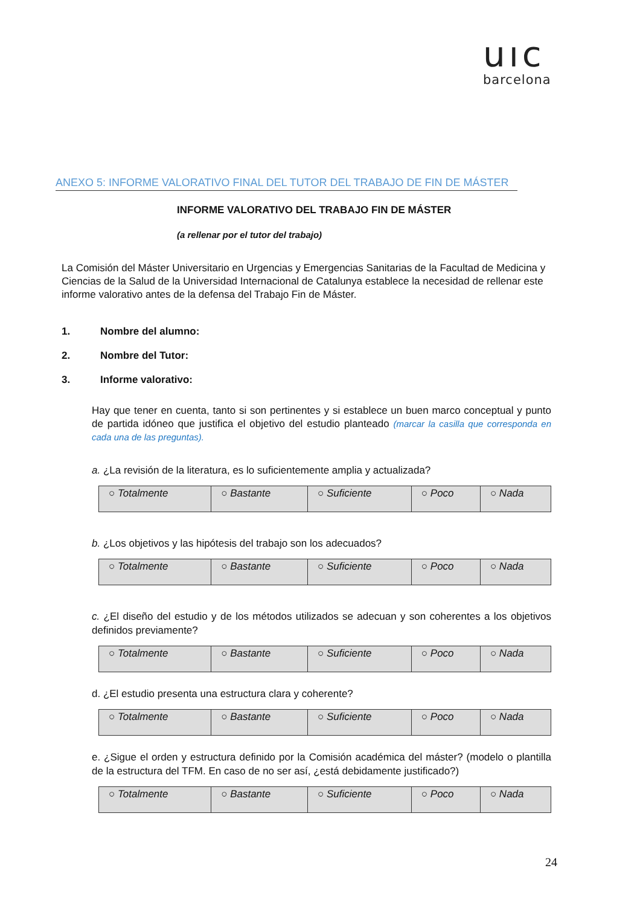uıc
barcelona
ANEXO 5: INFORME VALORATIVO FINAL DEL TUTOR DEL TRABAJO DE FIN DE MÁSTER
INFORME VALORATIVO DEL TRABAJO FIN DE MÁSTER
(a rellenar por el tutor del trabajo)
La Comisión del Máster Universitario en Urgencias y Emergencias Sanitarias de la Facultad de Medicina y Ciencias de la Salud de la Universidad Internacional de Catalunya establece la necesidad de rellenar este informe valorativo antes de la defensa del Trabajo Fin de Máster.
1. Nombre del alumno:
2. Nombre del Tutor:
3. Informe valorativo:
Hay que tener en cuenta, tanto si son pertinentes y si establece un buen marco conceptual y punto de partida idóneo que justifica el objetivo del estudio planteado (marcar la casilla que corresponda en cada una de las preguntas).
a. ¿La revisión de la literatura, es lo suficientemente amplia y actualizada?
| ○ Totalmente | ○ Bastante | ○ Suficiente | ○ Poco | ○ Nada |
b. ¿Los objetivos y las hipótesis del trabajo son los adecuados?
| ○ Totalmente | ○ Bastante | ○ Suficiente | ○ Poco | ○ Nada |
c. ¿El diseño del estudio y de los métodos utilizados se adecuan y son coherentes a los objetivos definidos previamente?
| ○ Totalmente | ○ Bastante | ○ Suficiente | ○ Poco | ○ Nada |
d. ¿El estudio presenta una estructura clara y coherente?
| ○ Totalmente | ○ Bastante | ○ Suficiente | ○ Poco | ○ Nada |
e. ¿Sigue el orden y estructura definido por la Comisión académica del máster? (modelo o plantilla de la estructura del TFM. En caso de no ser así, ¿está debidamente justificado?)
| ○ Totalmente | ○ Bastante | ○ Suficiente | ○ Poco | ○ Nada |
24